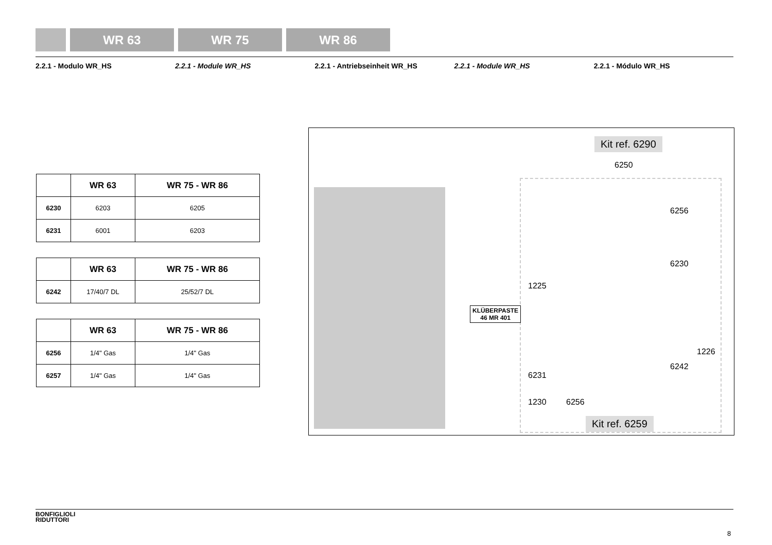WR 63 WR 75 WR 86
2.2.1 - Modulo WR_HS 2.2.1 - Module WR_HS 2.2.1 - Antriebseinheit WR_HS 2.2.1 - Module WR_HS 2.2.1 - Módulo WR_HS
| | WR 63 | WR 75 - WR 86 |
| --- | --- | --- |
| 6230 | 6203 | 6205 |
| 6231 | 6001 | 6203 |
| | WR 63 | WR 75 - WR 86 |
| --- | --- | --- |
| 6242 | 17/40/7 DL | 25/52/7 DL |
| | WR 63 | WR 75 - WR 86 |
| --- | --- | --- |
| 6256 | 1/4" Gas | 1/4" Gas |
| 6257 | 1/4" Gas | 1/4" Gas |
Kit ref. 6290
6250
6256
6230
1225
KLÜBERPASTE
46 MR 401
1226
6242
6231
1230 6256
Kit ref. 6259
BONFIGLIOLI
RIDUTTORI
8